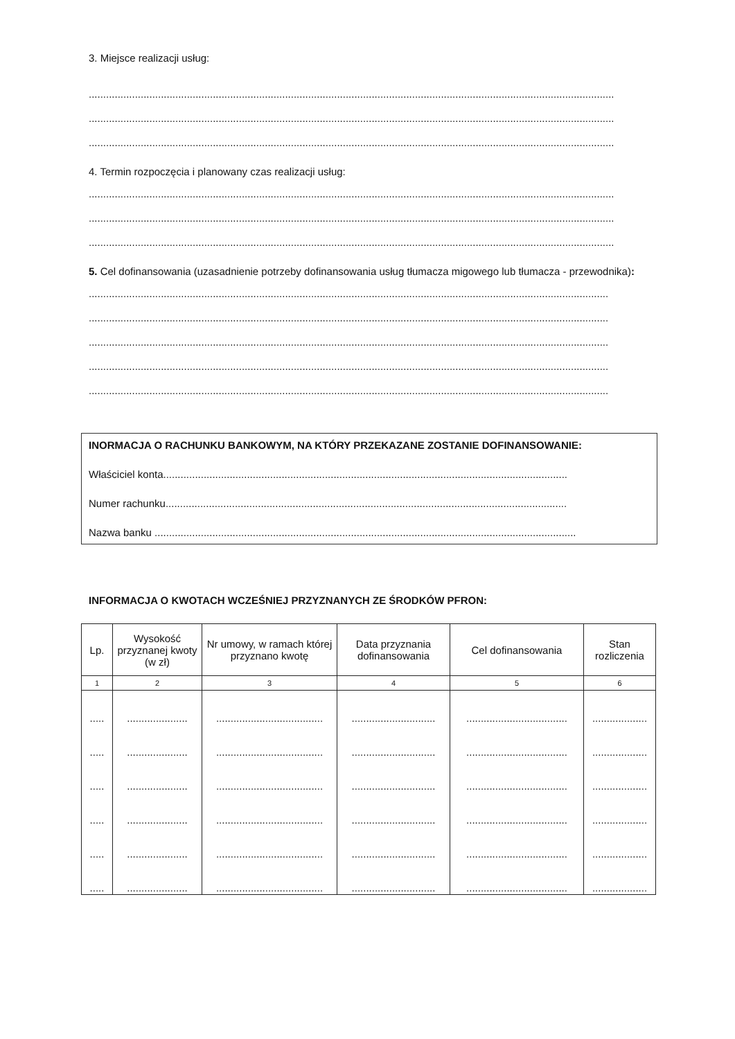3. Miejsce realizacji usług:
......................................................................................................................................................................................
......................................................................................................................................................................................
......................................................................................................................................................................................
4. Termin rozpoczęcia i planowany czas realizacji usług:
......................................................................................................................................................................................
......................................................................................................................................................................................
......................................................................................................................................................................................
5. Cel dofinansowania (uzasadnienie potrzeby dofinansowania usług tłumacza migowego lub tłumacza - przewodnika):
....................................................................................................................................................................................
....................................................................................................................................................................................
....................................................................................................................................................................................
....................................................................................................................................................................................
....................................................................................................................................................................................
INORMACJA O RACHUNKU BANKOWYM, NA KTÓRY PRZEKAZANE ZOSTANIE DOFINANSOWANIE:
Właściciel konta............................................................................................................................................
Numer rachunku...........................................................................................................................................
Nazwa banku ..................................................................................................................................................
INFORMACJA O KWOTACH WCZEŚNIEJ PRZYZNANYCH ZE ŚRODKÓW PFRON:
| Lp. | Wysokość przyznanej kwoty (w zł) | Nr umowy, w ramach której przyznano kwotę | Data przyznania dofinansowania | Cel dofinansowania | Stan rozliczenia |
| --- | --- | --- | --- | --- | --- |
| 1 | 2 | 3 | 4 | 5 | 6 |
| ..... | ..................... | ..................................... | ............................. | ................................... | ................... |
| ..... | ..................... | ..................................... | ............................. | ................................... | ................... |
| ..... | ..................... | ..................................... | ............................. | ................................... | ................... |
| ..... | ..................... | ..................................... | ............................. | ................................... | ................... |
| ..... | ..................... | ..................................... | ............................. | ................................... | ................... |
| ..... | ..................... | ..................................... | ............................. | ................................... | ................... |